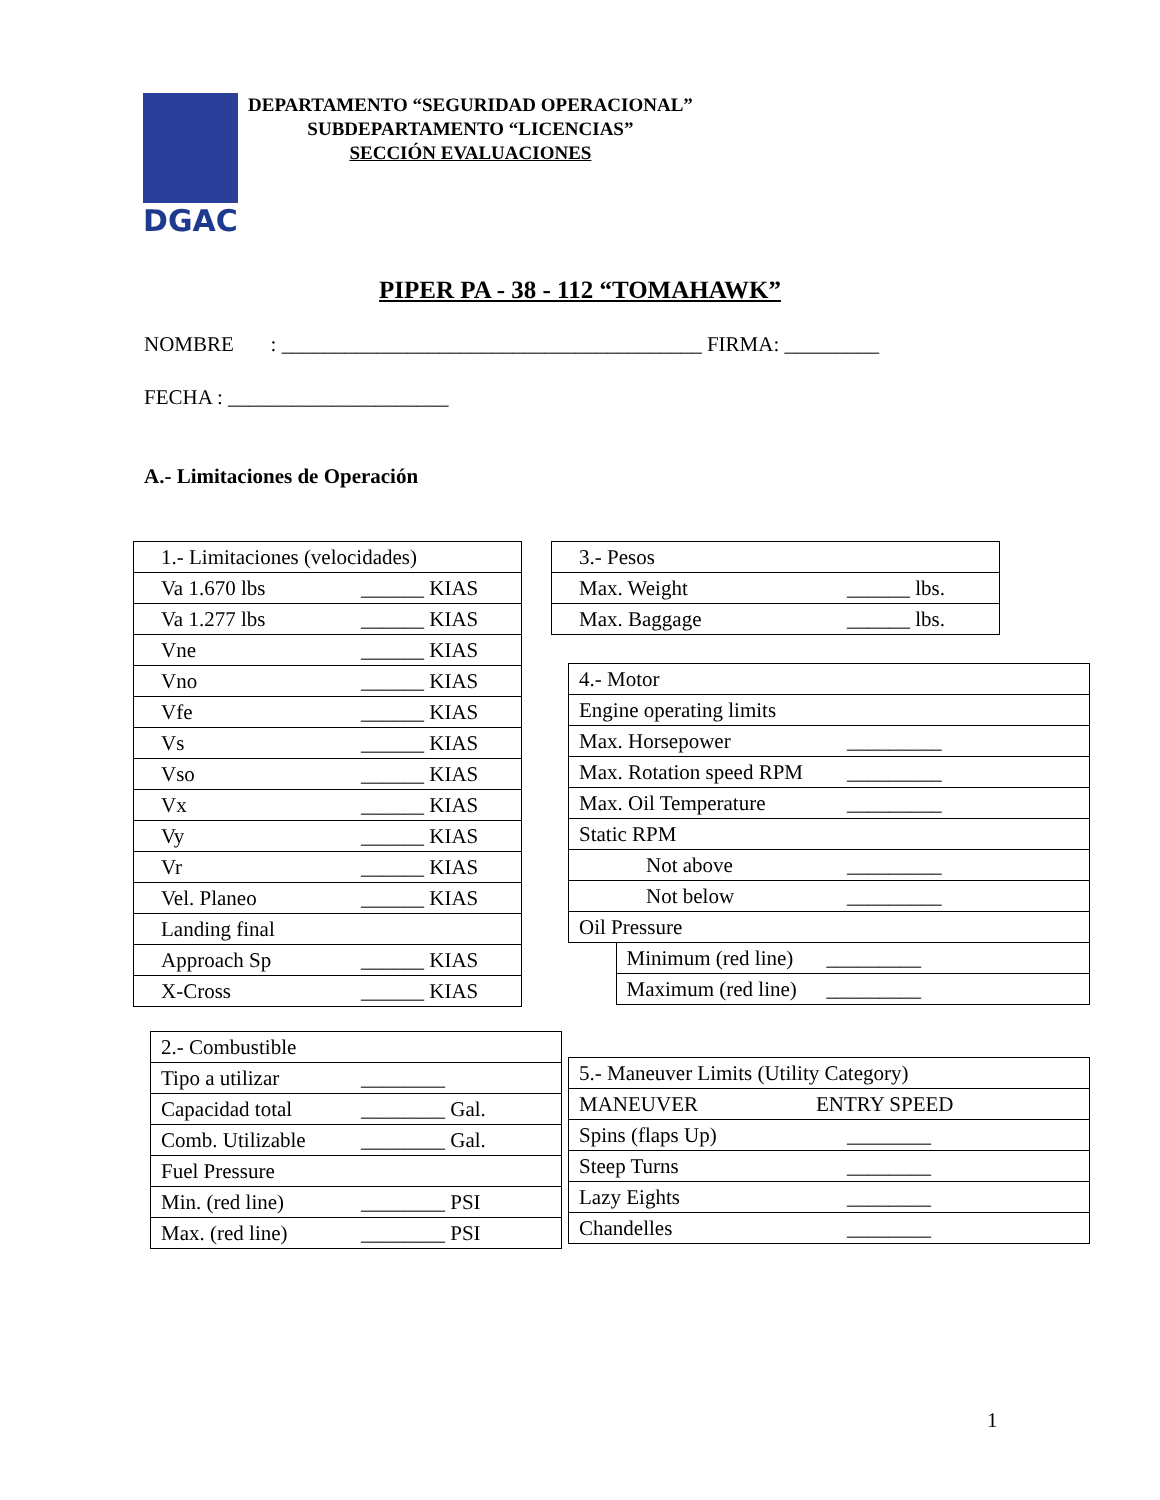DGAC
DEPARTAMENTO “SEGURIDAD OPERACIONAL”
SUBDEPARTAMENTO “LICENCIAS”
SECCIÓN EVALUACIONES
PIPER PA - 38 - 112 “TOMAHAWK”
NOMBRE : ________________________________________ FIRMA: _________
FECHA : _____________________
A.- Limitaciones de Operación
| 1.- Limitaciones (velocidades) |
| Va 1.670 lbs ______ KIAS |
| Va 1.277 lbs ______ KIAS |
| Vne ______ KIAS |
| Vno ______ KIAS |
| Vfe ______ KIAS |
| Vs ______ KIAS |
| Vso ______ KIAS |
| Vx ______ KIAS |
| Vy ______ KIAS |
| Vr ______ KIAS |
| Vel. Planeo ______ KIAS |
| Landing final |
| Approach Sp ______ KIAS |
| X-Cross ______ KIAS |
| 3.- Pesos |
| Max. Weight ______ lbs. |
| Max. Baggage ______ lbs. |
| 4.- Motor | |
| Engine operating limits | |
| Max. Horsepower _________ | |
| Max. Rotation speed RPM _________ | |
| Max. Oil Temperature _________ | |
| Static RPM | |
| Not above _________ | |
| Not below _________ | |
| Oil Pressure | |
| | Minimum (red line) _________ |
| | Maximum (red line) _________ |
| 2.- Combustible |
| Tipo a utilizar ________ |
| Capacidad total ________ Gal. |
| Comb. Utilizable ________ Gal. |
| Fuel Pressure |
| Min. (red line) ________ PSI |
| Max. (red line) ________ PSI |
| 5.- Maneuver Limits (Utility Category) |
| MANEUVER ENTRY SPEED |
| Spins (flaps Up) ________ |
| Steep Turns ________ |
| Lazy Eights ________ |
| Chandelles ________ |
1